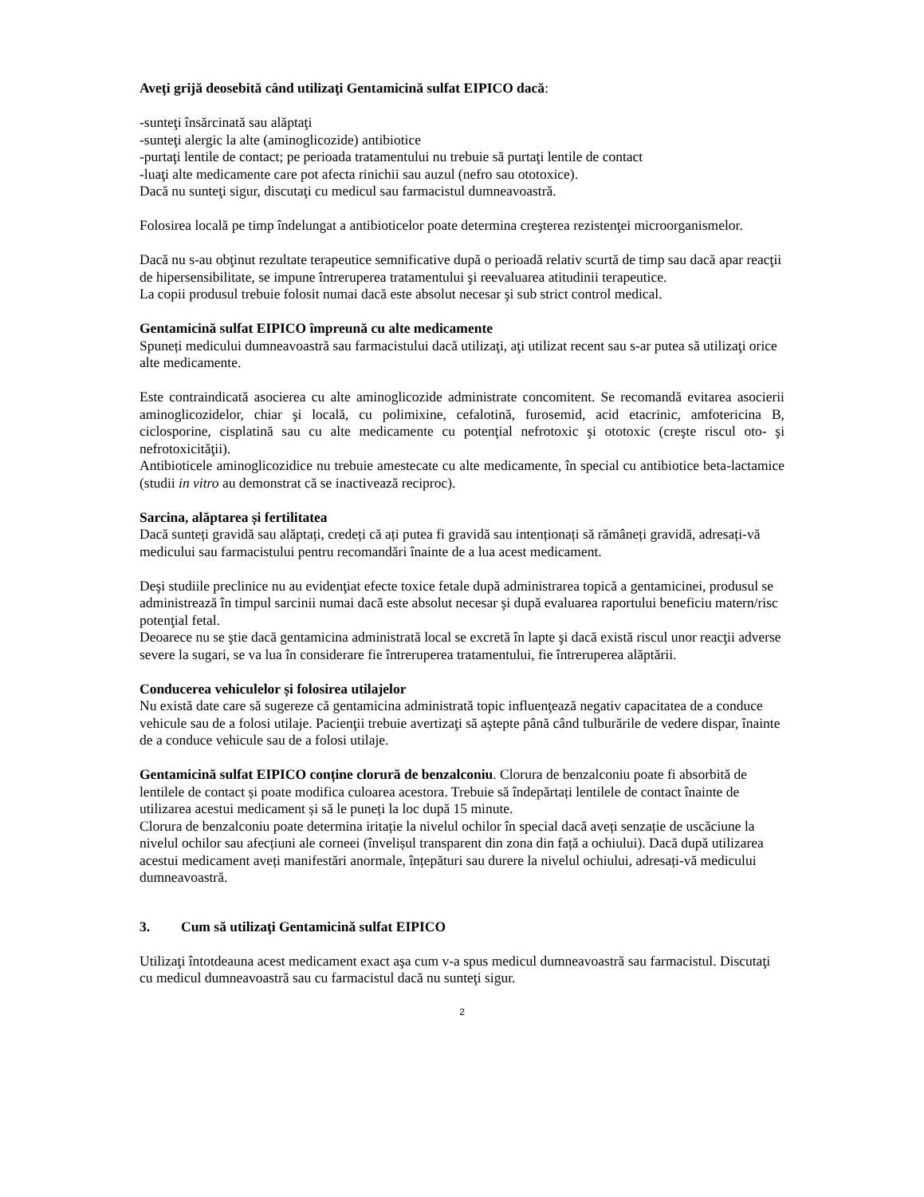Aveţi grijă deosebită când utilizaţi Gentamicină sulfat EIPICO dacă:
-sunteţi însărcinată sau alăptaţi
-sunteţi alergic la alte (aminoglicozide) antibiotice
-purtaţi lentile de contact; pe perioada tratamentului nu trebuie să purtaţi lentile de contact
-luaţi alte medicamente care pot afecta rinichii sau auzul (nefro sau ototoxice).
Dacă nu sunteţi sigur, discutaţi cu medicul sau farmacistul dumneavoastră.
Folosirea locală pe timp îndelungat a antibioticelor poate determina creşterea rezistenţei microorganismelor.
Dacă nu s-au obţinut rezultate terapeutice semnificative după o perioadă relativ scurtă de timp sau dacă apar reacţii de hipersensibilitate, se impune întreruperea tratamentului şi reevaluarea atitudinii terapeutice.
La copii produsul trebuie folosit numai dacă este absolut necesar şi sub strict control medical.
Gentamicină sulfat EIPICO împreună cu alte medicamente
Spuneți medicului dumneavoastră sau farmacistului dacă utilizaţi, aţi utilizat recent sau s-ar putea să utilizaţi orice alte medicamente.
Este contraindicată asocierea cu alte aminoglicozide administrate concomitent. Se recomandă evitarea asocierii aminoglicozidelor, chiar şi locală, cu polimixine, cefalotină, furosemid, acid etacrinic, amfotericina B, ciclosporine, cisplatină sau cu alte medicamente cu potenţial nefrotoxic şi ototoxic (creşte riscul oto- şi nefrotoxicităţii).
Antibioticele aminoglicozidice nu trebuie amestecate cu alte medicamente, în special cu antibiotice beta-lactamice (studii in vitro au demonstrat că se inactivează reciproc).
Sarcina, alăptarea și fertilitatea
Dacă sunteți gravidă sau alăptați, credeți că ați putea fi gravidă sau intenționați să rămâneți gravidă, adresați-vă medicului sau farmacistului pentru recomandări înainte de a lua acest medicament.
Deşi studiile preclinice nu au evidenţiat efecte toxice fetale după administrarea topică a gentamicinei, produsul se administrează în timpul sarcinii numai dacă este absolut necesar şi după evaluarea raportului beneficiu matern/risc potenţial fetal.
Deoarece nu se ştie dacă gentamicina administrată local se excretă în lapte şi dacă există riscul unor reacţii adverse severe la sugari, se va lua în considerare fie întreruperea tratamentului, fie întreruperea alăptării.
Conducerea vehiculelor și folosirea utilajelor
Nu există date care să sugereze că gentamicina administrată topic influenţează negativ capacitatea de a conduce vehicule sau de a folosi utilaje. Pacienţii trebuie avertizaţi să aştepte până când tulburările de vedere dispar, înainte de a conduce vehicule sau de a folosi utilaje.
Gentamicină sulfat EIPICO conține clorură de benzalconiu. Clorura de benzalconiu poate fi absorbită de lentilele de contact și poate modifica culoarea acestora. Trebuie să îndepărtați lentilele de contact înainte de utilizarea acestui medicament și să le puneți la loc după 15 minute.
Clorura de benzalconiu poate determina iritație la nivelul ochilor în special dacă aveți senzație de uscăciune la nivelul ochilor sau afecțiuni ale corneei (învelișul transparent din zona din față a ochiului). Dacă după utilizarea acestui medicament aveți manifestări anormale, înțepături sau durere la nivelul ochiului, adresați-vă medicului dumneavoastră.
3. Cum să utilizaţi Gentamicină sulfat EIPICO
Utilizaţi întotdeauna acest medicament exact aşa cum v-a spus medicul dumneavoastră sau farmacistul. Discutaţi cu medicul dumneavoastră sau cu farmacistul dacă nu sunteţi sigur.
2